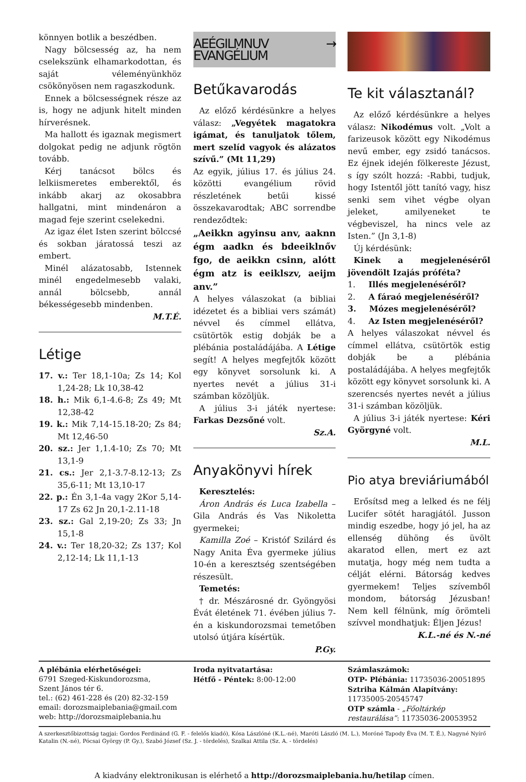könnyen botlik a beszédben.
Nagy bölcsesség az, ha nem cselekszünk elhamarkodottan, és saját véleményünkhöz csökönyösen nem ragaszkodunk.
Ennek a bölcsességnek része az is, hogy ne adjunk hitelt minden hírverésnek.
Ma hallott és igaznak megismert dolgokat pedig ne adjunk rögtön tovább.
Kérj tanácsot bölcs és lelkiismeretes emberektől, és inkább akarj az okosabbra hallgatni, mint mindenáron a magad feje szerint cselekedni.
Az igaz élet Isten szerint bölccsé és sokban járatossá teszi az embert.
Minél alázatosabb, Istennek minél engedelmesebb valaki, annál bölcsebb, annál békességesebb mindenben.
M.T.É.
Létige
17. v.: Ter 18,1-10a; Zs 14; Kol 1,24-28; Lk 10,38-42
18. h.: Mik 6,1-4.6-8; Zs 49; Mt 12,38-42
19. k.: Mik 7,14-15.18-20; Zs 84; Mt 12,46-50
20. sz.: Jer 1,1.4-10; Zs 70; Mt 13,1-9
21. cs.: Jer 2,1-3.7-8.12-13; Zs 35,6-11; Mt 13,10-17
22. p.: Én 3,1-4a vagy 2Kor 5,14-17 Zs 62 Jn 20,1-2.11-18
23. sz.: Gal 2,19-20; Zs 33; Jn 15,1-8
24. v.: Ter 18,20-32; Zs 137; Kol 2,12-14; Lk 11,1-13
AEÉGILMNUV → EVANGÉLIUM
Betűkavarodás
Az előző kérdésünkre a helyes válasz: „Vegyétek magatokra igámat, és tanuljatok tőlem, mert szelíd vagyok és alázatos szívű.” (Mt 11,29)
Az egyik, július 17. és július 24. közötti evangélium rövid részletének betűi kissé összekavarodtak; ABC sorrendbe rendeződtek:
„Aeikkn agyinsu anv, aaknn égm aadkn és bdeeiklnőv fgo, de aeikkn csinn, alótt égm atz is eeiklszv, aeijm anv.”
A helyes válaszokat (a bibliai idézetet és a bibliai vers számát) névvel és címmel ellátva, csütörtök estig dobják be a plébánia postaládájába. A Létige segít! A helyes megfejtők között egy könyvet sorsolunk ki. A nyertes nevét a július 31-i számban közöljük.
A július 3-i játék nyertese: Farkas Dezsőné volt.
Sz.A.
Anyakönyvi hírek
Keresztelés:
Áron András és Luca Izabella – Gila András és Vas Nikoletta gyermekei;
Kamilla Zoé – Kristóf Szilárd és Nagy Anita Éva gyermeke július 10-én a keresztség szentségében részesült.
Temetés:
† dr. Mészárosné dr. Gyöngyösi Évát életének 71. évében július 7-én a kiskundorozsmai temetőben utolsó útjára kísértük.
P.Gy.
Te kit választanál?
Az előző kérdésünkre a helyes válasz: Nikodémus volt. „Volt a farizeusok között egy Nikodémus nevű ember, egy zsidó tanácsos. Ez éjnek idején fölkereste Jézust, s így szólt hozzá: -Rabbi, tudjuk, hogy Istentől jött tanító vagy, hisz senki sem vihet végbe olyan jeleket, amilyeneket te végbeviszel, ha nincs vele az Isten.” (Jn 3,1-8)
Új kérdésünk:
Kinek a megjelenéséről jövendölt Izajás próféta?
1. Illés megjelenéséről?
2. A fáraó megjelenéséről?
3. Mózes megjelenéséről?
4. Az Isten megjelenéséről?
A helyes válaszokat névvel és címmel ellátva, csütörtök estig dobják be a plébánia postaládájába. A helyes megfejtők között egy könyvet sorsolunk ki. A szerencsés nyertes nevét a július 31-i számban közöljük.
A július 3-i játék nyertese: Kéri Györgyné volt.
M.L.
Pio atya breviáriumából
Erősítsd meg a lelked és ne félj Lucifer sötét haragjától. Jusson mindig eszedbe, hogy jó jel, ha az ellenség dühöng és üvölt akaratod ellen, mert ez azt mutatja, hogy még nem tudta a célját elérni. Bátorság kedves gyermekem! Teljes szívemből mondom, bátorság Jézusban! Nem kell félnünk, míg örömteli szívvel mondhatjuk: Éljen Jézus!
K.L.-né és N.-né
A plébánia elérhetőségei:
6791 Szeged-Kiskundorozsma,
Szent János tér 6.
tel.: (62) 461-228 és (20) 82-32-159
email: dorozsmaiplebania@gmail.com
web: http://dorozsmaiplebania.hu
Iroda nyitvatartása:
Hétfő - Péntek: 8:00-12:00
Számlaszámok:
OTP- Plébánia: 11735036-20051895
Sztriha Kálmán Alapítvány:
11735005-20545747
OTP számla - „Főoltárkép restaurálása”: 11735036-20053952
A szerkesztőbizottság tagjai: Gordos Ferdinánd (G. F. - felelős kiadó), Kósa Lászlóné (K.L.-né), Maróti László (M. L.), Moróné Tapody Éva (M. T. É.), Nagyné Nyírő Katalin (N.-né), Pócsai György (P. Gy.), Szabó József (Sz. J. - tördelés), Szalkai Attila (Sz. A. - tördelés)
A kiadvány elektronikusan is elérhető a http://dorozsmaiplebania.hu/hetilap címen.